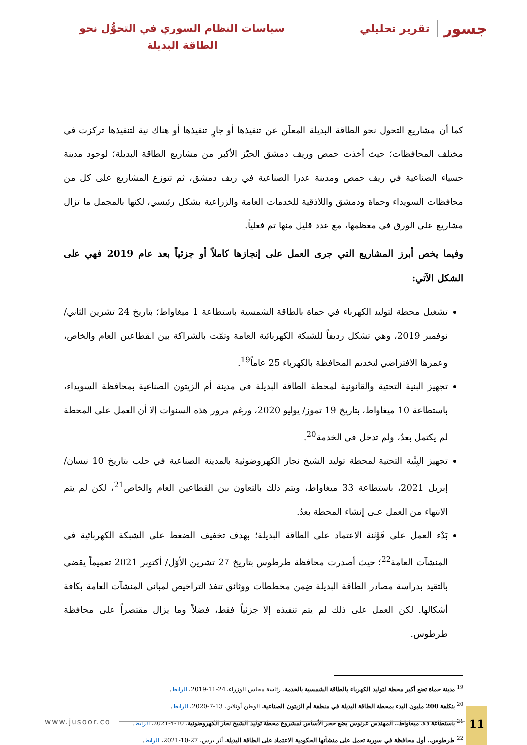جسور تقرير تحليلي
سياسات النظام السوري في التحوُّل نحو
الطاقة البديلة
كما أن مشاريع التحول نحو الطاقة البديلة المعلَن عن تنفيذها أو جارٍ تنفيذها أو هناك نية لتنفيذها تركزت في مختلف المحافظات؛ حيث أخذت حمص وريف دمشق الحيّز الأكبر من مشاريع الطاقة البديلة؛ لوجود مدينة حسياء الصناعية في ريف حمص ومدينة عدرا الصناعية في ريف دمشق، ثم تتوزع المشاريع على كل من محافظات السويداء وحماة ودمشق واللاذقية للخدمات العامة والزراعية بشكل رئيسي، لكنها بالمجمل ما تزال مشاريع على الورق في معظمها، مع عدد قليل منها تم فعلياً.
وفيما يخص أبرز المشاريع التي جرى العمل على إنجازها كاملاً أو جزئياً بعد عام 2019 فهي على الشكل الآتي:
تشغيل محطة لتوليد الكهرباء في حماة بالطاقة الشمسية باستطاعة 1 ميغاواط؛ بتاريخ 24 تشرين الثاني/ نوفمبر 2019، وهي تشكل رديفاً للشبكة الكهربائية العامة وتمّت بالشراكة بين القطاعين العام والخاص، وعمرها الافتراضي لتخديم المحافظة بالكهرباء 25 عاماً<sup>19</sup>.
تجهيز البنية التحتية والقانونية لمحطة الطاقة البديلة في مدينة أم الزيتون الصناعية بمحافظة السويداء، باستطاعة 10 ميغاواط، بتاريخ 19 تموز/ يوليو 2020، ورغم مرور هذه السنوات إلا أن العمل على المحطة لم يكتمل بعدُ، ولم تدخل في الخدمة<sup>20</sup>.
تجهيز البِنْية التحتية لمحطة توليد الشيخ نجار الكهروضوئية بالمدينة الصناعية في حلب بتاريخ 10 نيسان/ إبريل 2021، باستطاعة 33 ميغاواط، ويتم ذلك بالتعاون بين القطاعين العام والخاص<sup>21</sup>، لكن لم يتم الانتهاء من العمل على إنشاء المحطة بعدُ.
بَدْء العمل على قَوْنَنة الاعتماد على الطاقة البديلة؛ بهدف تخفيف الضغط على الشبكة الكهربائية في المنشآت العامة<sup>22</sup>؛ حيث أصدرت محافظة طرطوس بتاريخ 27 تشرين الأوّل/ أكتوبر 2021 تعميماً يقضي بالتقيد بدراسة مصادر الطاقة البديلة ضِمن مخططات ووثائق تنفذ التراخيص لمباني المنشآت العامة بكافة أشكالها. لكن العمل على ذلك لم يتم تنفيذه إلا جزئياً فقط، فضلاً وما يزال مقتصراً على محافظة طرطوس.
<sup>19</sup> مدينة حماة تضع أكبر محطة لتوليد الكهرباء بالطاقة الشمسية بالخدمة، رئاسة مجلس الوزراء، 24-11-2019، الرابط.
<sup>20</sup> بتكلفة 200 مليون البدء بمحطة الطاقة البديلة في منطقة أم الزيتون الصناعية، الوطن أونلاين، 13-7-2020، الرابط.
<sup>21</sup> باستطاعة 33 ميغاواط.. المهندس عرنوس يضع حجر الأساس لمشروع محطة توليد الشيخ نجار الكهروضوئية، 10-4-2021، الرابط.
<sup>22</sup> طرطوس.. أول محافظة في سورية تعمل على منشآتها الحكومية الاعتماد على الطاقة البديلة، أثر برس، 27-10-2021، الرابط.
www.jusoor.co
11